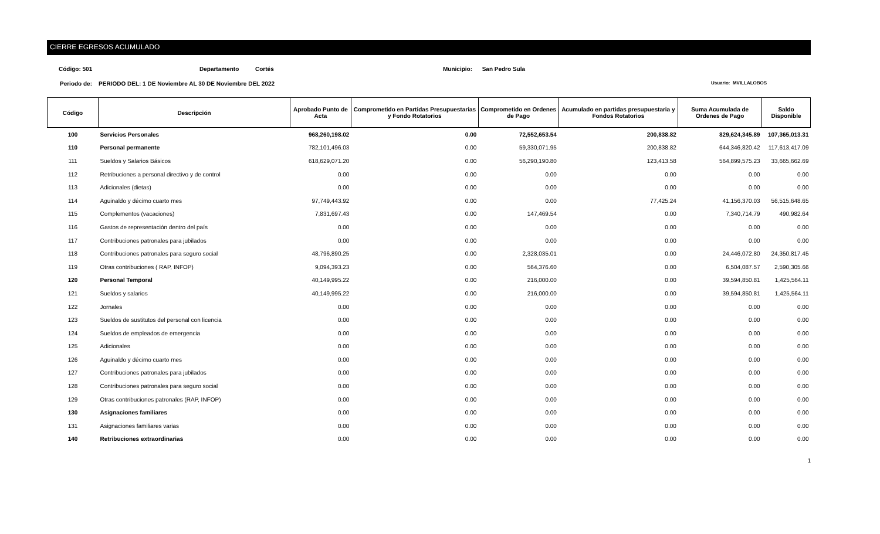CIERRE EGRESOS ACUMULADO
Código: 501 Departamento Cortés Municipio: San Pedro Sula
Periodo de: PERIODO DEL: 1 DE Noviembre AL 30 DE Noviembre DEL 2022 Usuario: MVILLALOBOS
| Código | Descripción | Aprobado Punto de Acta | Comprometido en Partidas Presupuestarias y Fondo Rotatorios | Comprometido en Ordenes de Pago | Acumulado en partidas presupuestaria y Fondos Rotatorios | Suma Acumulada de Ordenes de Pago | Saldo Disponible |
| --- | --- | --- | --- | --- | --- | --- | --- |
| 100 | Servicios Personales | 968,260,198.02 | 0.00 | 72,552,653.54 | 200,838.82 | 829,624,345.89 | 107,365,013.31 |
| 110 | Personal permanente | 782,101,496.03 | 0.00 | 59,330,071.95 | 200,838.82 | 644,346,820.42 | 117,613,417.09 |
| 111 | Sueldos y Salarios Básicos | 618,629,071.20 | 0.00 | 56,290,190.80 | 123,413.58 | 564,899,575.23 | 33,665,662.69 |
| 112 | Retribuciones a personal directivo y de control | 0.00 | 0.00 | 0.00 | 0.00 | 0.00 | 0.00 |
| 113 | Adicionales (dietas) | 0.00 | 0.00 | 0.00 | 0.00 | 0.00 | 0.00 |
| 114 | Aguinaldo y décimo cuarto mes | 97,749,443.92 | 0.00 | 0.00 | 77,425.24 | 41,156,370.03 | 56,515,648.65 |
| 115 | Complementos (vacaciones) | 7,831,697.43 | 0.00 | 147,469.54 | 0.00 | 7,340,714.79 | 490,982.64 |
| 116 | Gastos de representación dentro del país | 0.00 | 0.00 | 0.00 | 0.00 | 0.00 | 0.00 |
| 117 | Contribuciones patronales para jubilados | 0.00 | 0.00 | 0.00 | 0.00 | 0.00 | 0.00 |
| 118 | Contribuciones patronales para seguro social | 48,796,890.25 | 0.00 | 2,328,035.01 | 0.00 | 24,446,072.80 | 24,350,817.45 |
| 119 | Otras contribuciones ( RAP, INFOP) | 9,094,393.23 | 0.00 | 564,376.60 | 0.00 | 6,504,087.57 | 2,590,305.66 |
| 120 | Personal Temporal | 40,149,995.22 | 0.00 | 216,000.00 | 0.00 | 39,594,850.81 | 1,425,564.11 |
| 121 | Sueldos y salarios | 40,149,995.22 | 0.00 | 216,000.00 | 0.00 | 39,594,850.81 | 1,425,564.11 |
| 122 | Jornales | 0.00 | 0.00 | 0.00 | 0.00 | 0.00 | 0.00 |
| 123 | Sueldos de sustitutos del personal con licencia | 0.00 | 0.00 | 0.00 | 0.00 | 0.00 | 0.00 |
| 124 | Sueldos de empleados de emergencia | 0.00 | 0.00 | 0.00 | 0.00 | 0.00 | 0.00 |
| 125 | Adicionales | 0.00 | 0.00 | 0.00 | 0.00 | 0.00 | 0.00 |
| 126 | Aguinaldo y décimo cuarto mes | 0.00 | 0.00 | 0.00 | 0.00 | 0.00 | 0.00 |
| 127 | Contribuciones patronales para jubilados | 0.00 | 0.00 | 0.00 | 0.00 | 0.00 | 0.00 |
| 128 | Contribuciones patronales para seguro social | 0.00 | 0.00 | 0.00 | 0.00 | 0.00 | 0.00 |
| 129 | Otras contribuciones patronales (RAP, INFOP) | 0.00 | 0.00 | 0.00 | 0.00 | 0.00 | 0.00 |
| 130 | Asignaciones familiares | 0.00 | 0.00 | 0.00 | 0.00 | 0.00 | 0.00 |
| 131 | Asignaciones familiares varias | 0.00 | 0.00 | 0.00 | 0.00 | 0.00 | 0.00 |
| 140 | Retribuciones extraordinarias | 0.00 | 0.00 | 0.00 | 0.00 | 0.00 | 0.00 |
1